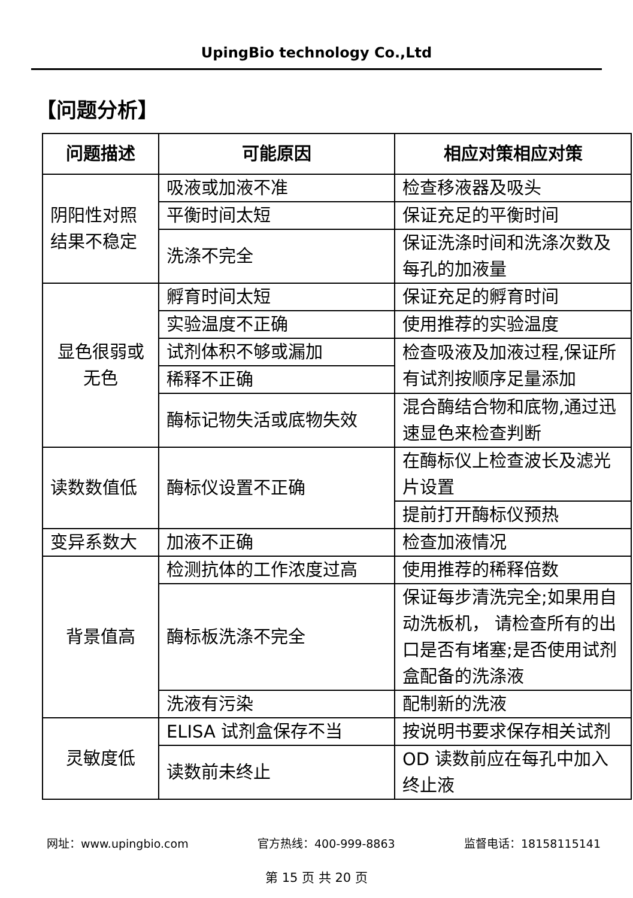UpingBio technology Co.,Ltd
【问题分析】
| 问题描述 | 可能原因 | 相应对策相应对策 |
| --- | --- | --- |
| 阴阳性对照结果不稳定 | 吸液或加液不准 | 检查移液器及吸头 |
| | 平衡时间太短 | 保证充足的平衡时间 |
| | 洗涤不完全 | 保证洗涤时间和洗涤次数及每孔的加液量 |
| 显色很弱或无色 | 孵育时间太短 | 保证充足的孵育时间 |
| | 实验温度不正确 | 使用推荐的实验温度 |
| | 试剂体积不够或漏加 | 检查吸液及加液过程,保证所有试剂按顺序足量添加 |
| | 稀释不正确 | |
| | 酶标记物失活或底物失效 | 混合酶结合物和底物,通过迅速显色来检查判断 |
| 读数数值低 | 酶标仪设置不正确 | 在酶标仪上检查波长及滤光片设置 |
| | | 提前打开酶标仪预热 |
| 变异系数大 | 加液不正确 | 检查加液情况 |
| 背景值高 | 检测抗体的工作浓度过高 | 使用推荐的稀释倍数 |
| | 酶标板洗涤不完全 | 保证每步清洗完全;如果用自动洗板机， 请检查所有的出口是否有堵塞;是否使用试剂盒配备的洗涤液 |
| | 洗液有污染 | 配制新的洗液 |
| 灵敏度低 | ELISA 试剂盒保存不当 | 按说明书要求保存相关试剂 |
| | 读数前未终止 | OD 读数前应在每孔中加入终止液 |
网址：www.upingbio.com 官方热线：400-999-8863 监督电话：18158115141
第 15 页 共 20 页